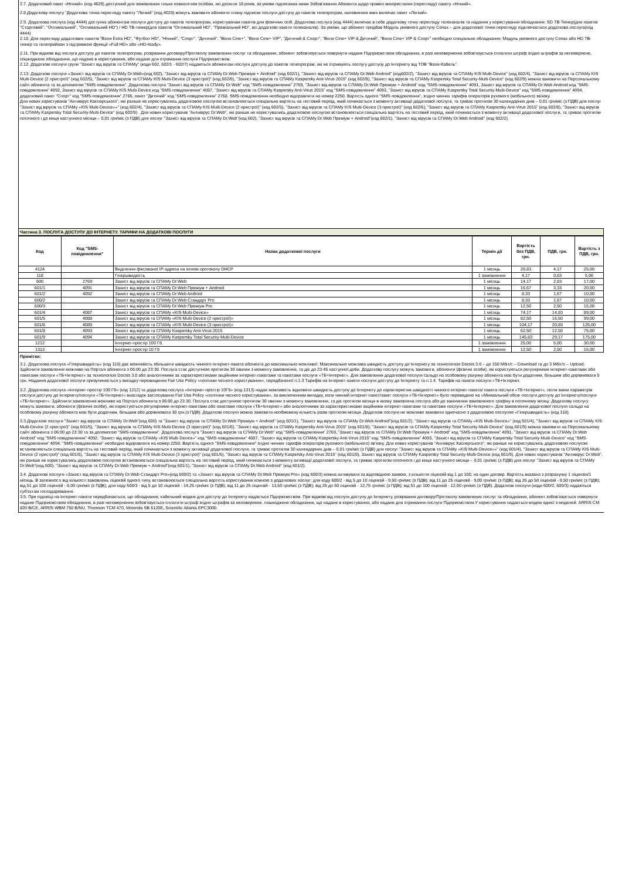2.7. Додатковий пакет «Нічний» (код 4629) доступний для замовлення тільки повнолітнім особам, які досягли 18 років, за умови підписання ними Зобов'язання Абонента щодо правил використання (перегляду) пакету «Нічний».
2.8.Додаткову послугу "Додаткова точка перегляду пакету "Легкий" (код 4028) можуть замовити абоненти плану підписки послуги доступу до пакетів телепрограм, наповнення яких включає пакет «Легкий».
2.9. Додаткова послуга (код 4444) доступна абонентам послуги доступу до пакетів телепрограм, користувачам пакетів для фізичних осіб. Додаткова послуга (код 4444) включає в себе додаткову точку перегляду телеканалів та надання у користування обладнання: SD ТВ-Тюнер(для пакетів "Стартовий", "Оптимальний", "Оптимальний HD") / HD ТВ-тюнер(для пакетів "Оптимальний HD", "Преміальний HD", всі додаткові пакети телеканалів). За умови, що абонент придбав Модуль умовного доступу Conax – для додаткової точки перегляду підключається додаткова послуга(код 4444)
2.10. Для перегляду додаткових пакетів "Воля Extra HD", "Футбол HD", "Нічний", "Спорт", "Дитячий", "Воля Cine+", "Воля Cine+ VIP", "Дитячий & Спорт", "Воля Cine+ VIP & Дитячий", "Воля Cine+ VIP & Спорт" необхідно спеціальне обладнання: Модуль умовного доступу Conax або HD ТВ-тюнер та телеприймач з підтримкою функції «Full HD» або «HD-ready».
2.11. При відмові від послуги доступу до пакетів телепрограм, розірвання договору/Протоколу замовлених послуг та обладнання, абонент зобов'язується повернути надане Підприємством обладнання, в разі неповернення зобов'язується сплатити штраф згідно штрафів за неповернене, пошкоджене обладнання, що надане в користування, або надане для отримання послуги Підприємством.
2.12. Додаткові послуги групи "Захист від вірусів та СПАМу" (коди 602, 602/1 - 602/7) надаються абонентам послуги доступу до пакетів телепрограм, які не отримують послугу доступу до Інтернету від ТОВ "Воля-Кабель".
2.13. Додаткові послуги «Захист від вірусів та СПАМу Dr.Web»(код 602), "Захист від вірусів та СПАМу Dr.Web Преміум + Android" (код 602/1), "Захист від вірусів та СПАМу Dr.Web Android" (код602/2), "Захист від вірусів та СПАМу KIS Multi-Device" (код 602/4), "Захист від вірусів та СПАМу KIS Multi-Device (2 пристрої)" (код 602/5), "Захист від вірусів та СПАМу KIS Multi-Device (3 пристрої)" (код 602/6), "Захист від вірусів та СПАМу Kaspersky Anti-Virus 2015" (код 602/8), "Захист від вірусів та СПАМу Kaspersky Total Security-Multi-Device" (код 602/9) можна замовити на Персональному сайті абонента та за допомогою "SMS-повідомлення". Додаткова послуга "Захист від вірусів та СПАМу Dr.Web" код "SMS-повідомлення" 2769, "Захист від вірусів та СПАМу Dr.Web Преміум + Android" код "SMS-повідомлення" 4091, Захист від вірусів та СПАМу Dr.Web Android код "SMS-повідомлення" 4092, Захист від вірусів та СПАМу KIS Multi-Device код "SMS-повідомлення" 4087, "Захист від вірусів та СПАМу Kaspersky Anti-Virus 2015" код "SMS-повідомлення" 4093, "Захист від вірусів та СПАМу Kaspersky Total Security-Multi-Device" код "SMS-повідомлення" 4094, додатковий пакет "Спорт" код "SMS-повідомлення" 2766, пакет "Дитячий" код "SMS-повідомлення" 2768. SMS-повідомлення необхідно відправляти на номер 2250. Вартість одного "SMS-повідомлення", згідно чинних тарифів операторів рухомого (мобільного) зв'язку.
Для нових користувачів "Антивірус Касперського", які раніше не користувались додатковою послугою встановлюється спеціальна вартість на тестовий період, який починається з моменту активації додаткової послуги, та триває протягом 30 календарних днів – 0,01 грн/міс (з ПДВ) для послуг "Захист від вірусів та СПАМу «KIS Multi-Device»»" (код 602/4), "Захист від вірусів та СПАМу KIS Multi-Device (2 пристрої)" (код 602/5), "Захист від вірусів та СПАМу KIS Multi-Device (3 пристрої)" (код 602/6), "Захист від вірусів та СПАМу Kaspersky Anti-Virus 2015" (код 602/8), "Захист від вірусів та СПАМу Kaspersky Total Security-Multi-Device" (код 602/9) . Для нових користувачів "Антивірус Dr.Web", які раніше не користувались додатковою послугою встановлюється спеціальна вартість на тестовий період, який починається з моменту активації додаткової послуги, та триває протягом поточного і до кінця наступного місяця – 0,01 грн/міс (з ПДВ) для послуг "Захист від вірусів та СПАМу Dr.Web"(код 602), "Захист від вірусів та СПАМу Dr.Web Преміум + Android"(код 602/1), "Захист від вірусів та СПАМу Dr.Web Android" (код 602/2).
Частина 3. ПОСЛУГА ДОСТУПУ ДО ІНТЕРНЕТУ. ТАРИФИ НА ДОДАТКОВІ ПОСЛУГИ
| Код | Код "SMS-повідомлення" | Назва додаткової послуги | Термін дії | Вартість без ПДВ, грн. | ПДВ, грн. | Вартість з ПДВ, грн. |
| --- | --- | --- | --- | --- | --- | --- |
| 4124 | | Виділення фіксованої IP-адреси на основі протоколу DHCP | 1 місяць | 20,83 | 4,17 | 25,00 |
| 118 | | Гіпершвидкість | 1 замовлення | 4,17 | 0,83 | 5,00 |
| 600 | 2769 | Захист від вірусів та СПАМу Dr.Web | 1 місяць | 14,17 | 2,83 | 17,00 |
| 601/1 | 4091 | Захист від вірусів та СПАМу Dr.Web Преміум + Android | 1 місяць | 16,67 | 3,33 | 20,00 |
| 601/2 | 4092 | Захист від вірусів та СПАМу Dr.Web Android | 1 місяць | 8,33 | 1,67 | 10,00 |
| 600/2 | | Захист від вірусів та СПАМу Dr.Web Стандарт Pro | 1 місяць | 8,33 | 1,67 | 10,00 |
| 600/3 | | Захист від вірусів та СПАМу Dr.Web Преміум Pro | 1 місяць | 12,50 | 2,50 | 15,00 |
| 601/4 | 4087 | Захист від вірусів та СПАМу «KIS Multi-Device» | 1 місяць | 74,17 | 14,83 | 89,00 |
| 601/5 | 4088 | Захист від вірусів та СПАМу «KIS Multi-Device (2 пристрої)» | 1 місяць | 82,50 | 16,50 | 99,00 |
| 601/6 | 4089 | Захист від вірусів та СПАМу «KIS Multi-Device (3 пристрої)» | 1 місяць | 104,17 | 20,83 | 125,00 |
| 601/8 | 4093 | Захист від вірусів та СПАМу Kaspersky Anti-Virus 2015 | 1 місяць | 62,50 | 12,50 | 75,00 |
| 601/9 | 4094 | Захист від вірусів та СПАМу Kaspersky Total Security-Multi-Device | 1 місяць | 145,83 | 29,17 | 175,00 |
| 1212 | | Інтернет-простір 100 Гб | 1 замовлення | 25,00 | 5,00 | 30,00 |
| 1313 | | Інтернет-простір 10 Гб | 1 замовлення | 12,50 | 2,50 | 15,00 |
Примітки:
3.1. Додаткова послуга «Гіпершвидкість» (код 118) дає можливість збільшити швидкість чинного інтернет-пакета абонента до максимально можливої. Максимально можлива швидкість доступу до Інтернету за технологією Docsis 3.0 – до 150 Мбіт/с – Download та до 3 Мбіт/с – Upload. Здійснити замовлення можливо на Порталі абонента з 06:00 до 23:30. Послуга стає доступною протягом 30 хвилин з моменту замовлення, та діє до 23:45 наступної доби. Додаткову послугу можуть замовити, абоненти (фізичні особи), які користуються регулярними інтернет-пакетами або пакетами послуги «ТБ+Інтернет» за технологією Docsis 3.0 або аналогічними за характеристиками акційними інтернет-пакетами та пакетами послуги «ТБ+Інтернет». Для замовлення додаткової послуги сальдо на особовому рахунку абонента має бути додатним, більшим або дорівнювати 5 грн. Надання додаткової послуги призупиняється у випадку перевищення Fair Use Policy «політики чесного користування», передбаченої п.1.3 Тарифів на Інтернет-пакети послуги доступу до Інтернету та п.1.4. Тарифів на пакети послуги «ТБ+Інтернет.
3.2. Додаткова послуга «Інтернет-простір 100 Гб» (код 1212) та додаткова послуга «Інтернет-простір 10Гб» (код 1313) надає можливість відновити швидкість доступу до Інтернету до характеристик швидкості чинного інтернет-пакета/ пакета послуги «ТБ+Інтернет», після зміни параметрів послуги доступу до Інтернету/послуги «ТБ+Інтернет» внаслідок застосування Fair Use Policy «політики чесного користування», за виключенням випадку, коли чинний інтернет-пакет/пакет послуги «ТБ+Інтернет» було переведено на «Мінімальний обсяг послуги доступу до Інтернету/послуги «ТБ+Інтернет». Здійснити замовлення можливо на Порталі абонента з 06:00 до 23:30. Послуга стає доступною протягом 30 хвилин з моменту замовлення, та діє протягом місяця в якому замовлена послуга або до закінчення замовленого трафіку в поточному місяці. Додаткову послугу можуть замовити, абоненти (фізичні особи), які користуються регулярними інтернет-пакетами або пакетами послуги «ТБ+Інтернет» або аналогічними за характеристиками акційними інтернет-пакетами та пакетами послуги «ТБ+Інтернет». Для замовлення додаткової послуги сальдо на особовому рахунку абонента має бути додатним, більшим або дорівнювати 30 грн.(з ПДВ). Додаткові послуги можна замовити необмежену кількість разів протягом місяця. Додаткові послуги не можливо замовити одночасно з додатковою послугою «Гіпершвидкість» (код 118).
3.3.Додаткові послуги "Захист від вірусів та СПАМу Dr.Web"(код 600) та "Захист від вірусів та СПАМу Dr.Web Преміум + Android" (код 601/1), "Захист від вірусів та СПАМу Dr.Web Android"(код 601/2), "Захист від вірусів та СПАМу «KIS Multi-Device»" (код 601/4), "Захист від вірусів та СПАМу KIS Multi-Device (2 пристрої)" (код 601/5), "Захист від вірусів та СПАМу KIS Multi-Device (3 пристрої)" (код 601/6), "Захист від вірусів та СПАМу Kaspersky Anti-Virus 2015" (код 601/8), "Захист від вірусів та СПАМу Kaspersky Total Security-Multi-Device" (код 601/9) можна замовити на Персональному сайті абонента з 06:00 до 23:30 та за допомогою "SMS-повідомлення". Додаткова послуга "Захист від вірусів та СПАМу Dr.Web" код "SMS-повідомлення" 2769, "Захист від вірусів та СПАМу Dr.Web Преміум + Android" код "SMS-повідомлення" 4091, "Захист від вірусів та СПАМу Dr.Web Android" код "SMS-повідомлення" 4092, "Захист від вірусів та СПАМу «KIS Multi-Device»" код "SMS-повідомлення" 4087, "Захист від вірусів та СПАМу Kaspersky Anti-Virus 2015" код "SMS-повідомлення" 4093, "Захист від вірусів та СПАМу Kaspersky Total Security-Multi-Device" код "SMS-повідомлення" 4094. "SMS-повідомлення" необхідно відправляти на номер 2250. Вартість одного "SMS-повідомлення" згідно чинних тарифів операторів рухомого (мобільного) зв'язку. Для нових користувачів "Антивірус Касперського", які раніше не користувались додатковою послугою встановлюється спеціальна вартість на тестовий період, який починається з моменту активації додаткової послуги, та триває протягом 30 календарних днів – 0,01 грн/міс (з ПДВ) для послуг "Захист від вірусів та СПАМу «KIS Multi-Device»»" (код 601/4), "Захист від вірусів та СПАМу KIS Multi-Device (2 пристрої)" (код 601/5), "Захист від вірусів та СПАМу KIS Multi-Device (3 пристрої)" (код 601/6), "Захист від вірусів та СПАМу Kaspersky Anti-Virus 2015" (код 601/8), Захист від вірусів та СПАМу Kaspersky Total Security-Multi-Device (код 601/9). Для нових користувачів "Антивірус Dr.Web", які раніше не користувались додатковою послугою встановлюється спеціальна вартість на тестовий період, який починається з моменту активації додаткової послуги, та триває протягом поточного і до кінця наступного місяця – 0,01 грн/міс (з ПДВ) для послуг "Захист від вірусів та СПАМу Dr.Web"(код 600), "Захист від вірусів та СПАМу Dr.Web Преміум + Android"(код 601/1), "Захист від вірусів та СПАМу Dr.Web Android" (код 601/2).
3.4. Додаткові послуги «Захист від вірусів та СПАМу Dr.Web Стандарт Pro»(код 600/2) та «Захист від вірусів та СПАМу Dr.Web Преміум Pro» (код 600/3) можна активувати за відповідною заявою, з кількістю ліцензій від 1 до 100, на один договір. Вартість вказана з розрахунку 1 ліцензія/1 місяць. В залежності від кількості замовлень ліцензій одного типу, встановлюється спеціальна вартість користування кожною з додаткових послуг: для коду 600/2 - від 5 до 10 ліцензій - 9,50 грн/міс (з ПДВ); від 11 до 25 ліцензій - 9,00 грн/міс (з ПДВ); від 26 до 50 ліцензій - 8,50 грн/міс (з ПДВ); від 51 до 100 ліцензій - 8,00 грн/міс (з ПДВ); для коду 600/3 - від 5 до 10 ліцензій - 14,25 грн/міс (з ПДВ); від 11 до 25 ліцензій - 13,50 грн/міс (з ПДВ); від 26 до 50 ліцензій - 12,75 грн/міс (з ПДВ); від 51 до 100 ліцензій - 12,00 грн/міс (з ПДВ). Додаткові послуги (коди 600/2, 600/3) надаються суб'єктам господарювання.
3.5. При підписці на Інтернет-пакети передбачається, що обладнання, кабельний модем для доступу до Інтернету надається Підприємством. При відмові від послуги доступу до Інтернету, розірвання договору/Протоколу замовлених послуг та обладнання, абонент зобов'язується повернути надане Підприємством обладнання, в разі неповернення зобов'язується сплатити штраф згідно штрафів за неповернене, пошкоджене обладнання, що надане в користування, або надане для отримання послуги Підприємством.У користування надається модем однієї з моделей: ARRIS CM 820 B/CE, ARRIS WBM 750 B/NU, Thomson TCM 470, Motorola SB 6120E, Scientific Atlanta EPC3000.